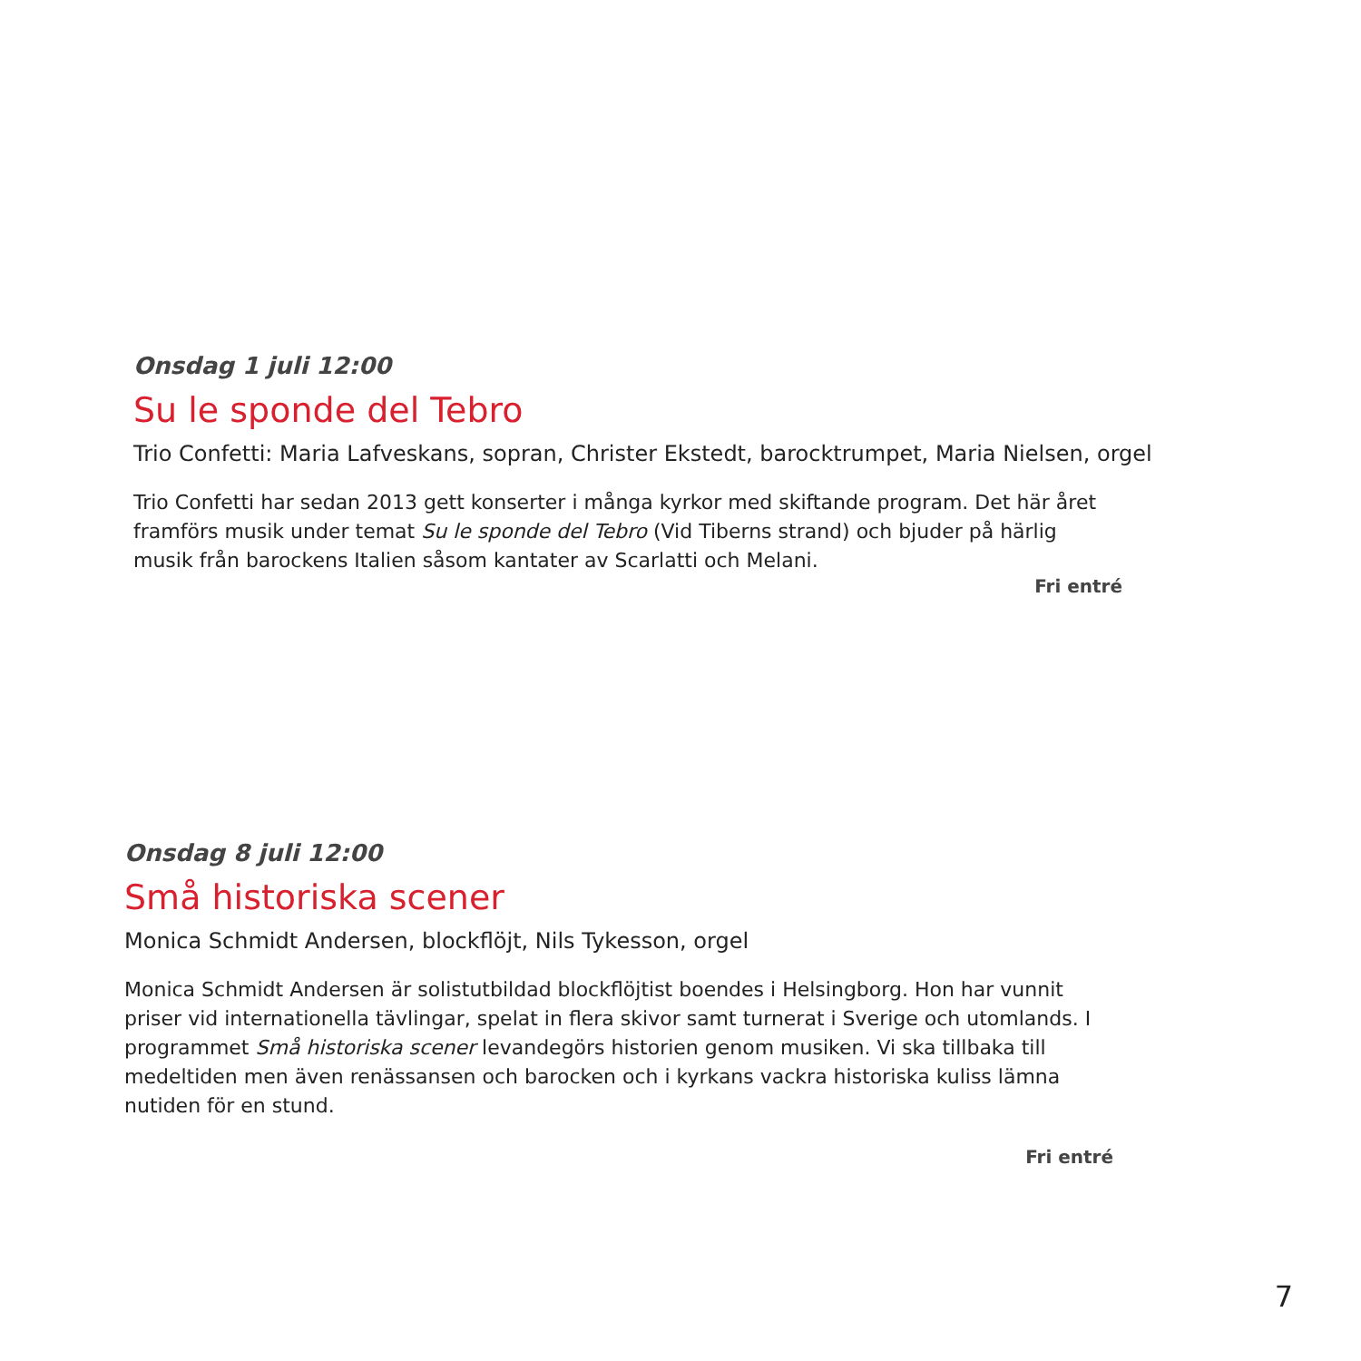Onsdag 1 juli 12:00
Su le sponde del Tebro
Trio Confetti: Maria Lafveskans, sopran, Christer Ekstedt, barocktrumpet, Maria Nielsen, orgel
Trio Confetti har sedan 2013 gett konserter i många kyrkor med skiftande program. Det här året framförs musik under temat Su le sponde del Tebro (Vid Tiberns strand) och bjuder på härlig musik från barockens Italien såsom kantater av Scarlatti och Melani.
Fri entré
Onsdag 8 juli 12:00
Små historiska scener
Monica Schmidt Andersen, blockflöjt, Nils Tykesson, orgel
Monica Schmidt Andersen är solistutbildad blockflöjtist boendes i Helsingborg. Hon har vunnit priser vid internationella tävlingar, spelat in flera skivor samt turnerat i Sverige och utomlands. I program­met Små historiska scener levandegörs historien genom musiken. Vi ska tillbaka till medeltiden men även renässansen och barocken och i kyrkans vackra historiska kuliss lämna nutiden för en stund.
Fri entré
7